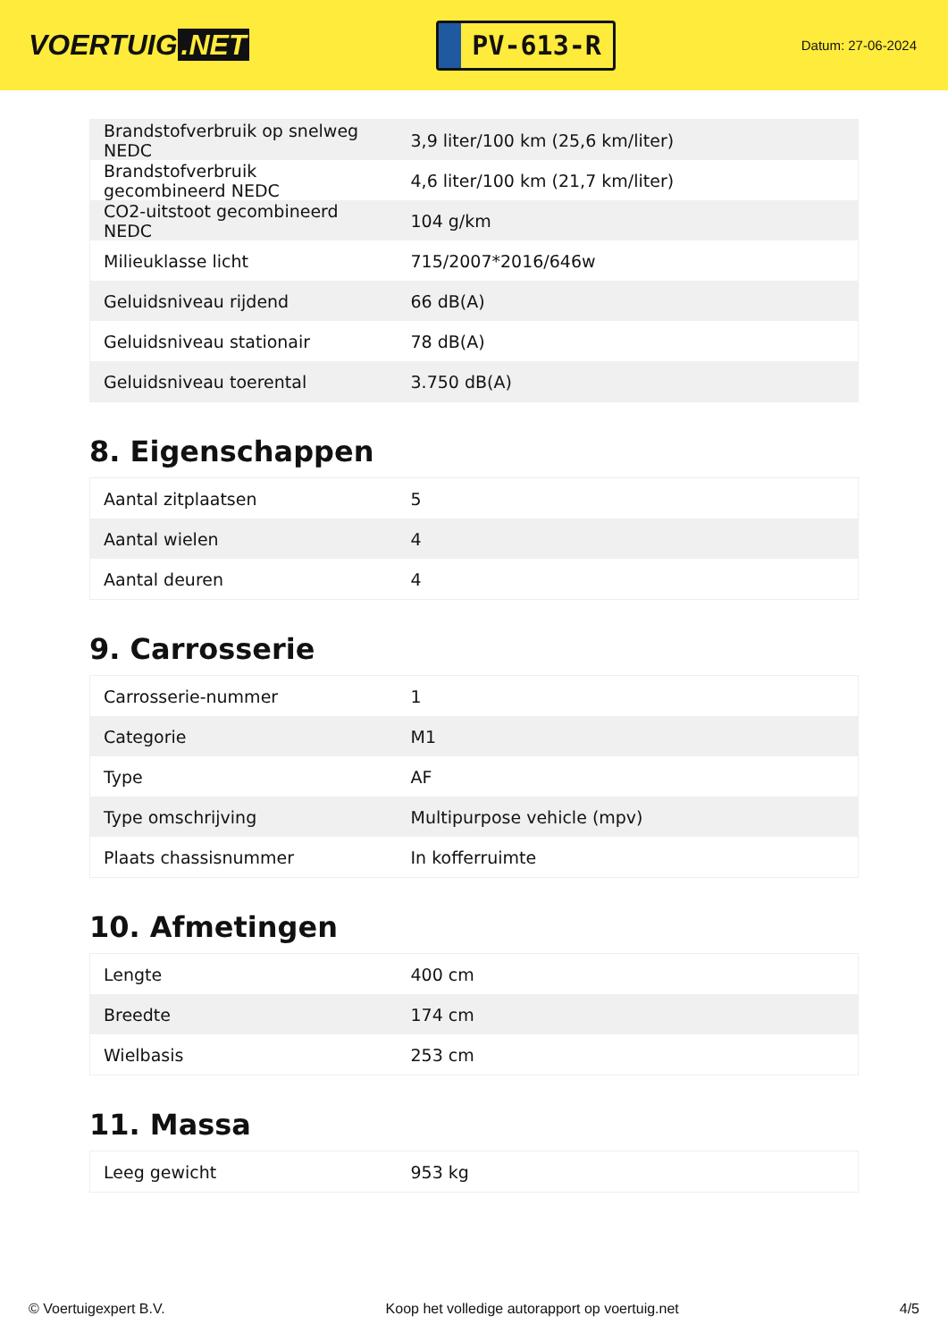VOERTUIG.NET
PV-613-R
Datum: 27-06-2024
| Brandstofverbruik op snelweg NEDC | 3,9 liter/100 km (25,6 km/liter) |
| Brandstofverbruik gecombineerd NEDC | 4,6 liter/100 km (21,7 km/liter) |
| CO2-uitstoot gecombineerd NEDC | 104 g/km |
| Milieuklasse licht | 715/2007*2016/646w |
| Geluidsniveau rijdend | 66 dB(A) |
| Geluidsniveau stationair | 78 dB(A) |
| Geluidsniveau toerental | 3.750 dB(A) |
8. Eigenschappen
| Aantal zitplaatsen | 5 |
| Aantal wielen | 4 |
| Aantal deuren | 4 |
9. Carrosserie
| Carrosserie-nummer | 1 |
| Categorie | M1 |
| Type | AF |
| Type omschrijving | Multipurpose vehicle (mpv) |
| Plaats chassisnummer | In kofferruimte |
10. Afmetingen
| Lengte | 400 cm |
| Breedte | 174 cm |
| Wielbasis | 253 cm |
11. Massa
| Leeg gewicht | 953 kg |
© Voertuigexpert B.V. Koop het volledige autorapport op voertuig.net 4/5